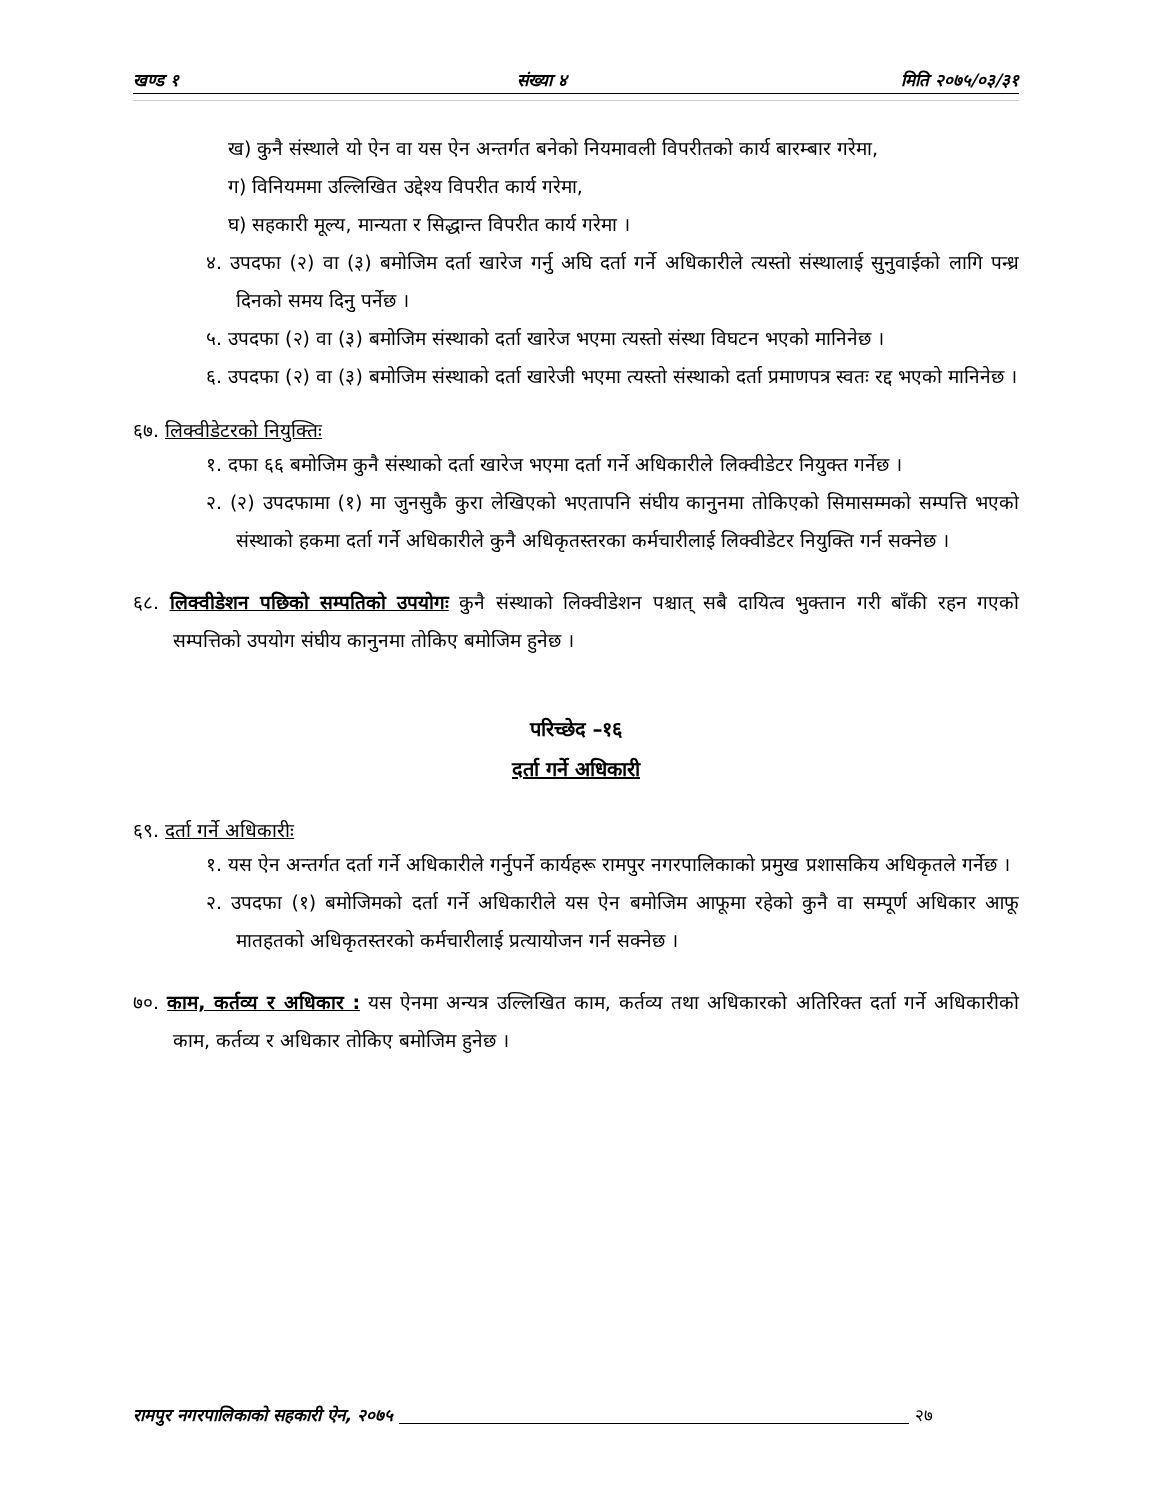खण्ड १ संख्या ४ मिति २०७५/०३/३१
ख) कुनै संस्थाले यो ऐन वा यस ऐन अन्तर्गत बनेको नियमावली विपरीतको कार्य बारम्बार गरेमा,
ग) विनियममा उल्लिखित उद्देश्य विपरीत कार्य गरेमा,
घ) सहकारी मूल्य, मान्यता र सिद्धान्त विपरीत कार्य गरेमा ।
४. उपदफा (२) वा (३) बमोजिम दर्ता खारेज गर्नु अघि दर्ता गर्ने अधिकारीले त्यस्तो संस्थालाई सुनुवाईको लागि पन्ध्र दिनको समय दिनु पर्नेछ ।
५. उपदफा (२) वा (३) बमोजिम संस्थाको दर्ता खारेज भएमा त्यस्तो संस्था विघटन भएको मानिनेछ ।
६. उपदफा (२) वा (३) बमोजिम संस्थाको दर्ता खारेजी भएमा त्यस्तो संस्थाको दर्ता प्रमाणपत्र स्वतः रद्द भएको मानिनेछ ।
६७. लिक्वीडेटरको नियुक्तिः
१. दफा ६६ बमोजिम कुनै संस्थाको दर्ता खारेज भएमा दर्ता गर्ने अधिकारीले लिक्वीडेटर नियुक्त गर्नेछ ।
२. (२) उपदफामा (१) मा जुनसुकै कुरा लेखिएको भएतापनि संघीय कानुनमा तोकिएको सिमासम्मको सम्पत्ति भएको संस्थाको हकमा दर्ता गर्ने अधिकारीले कुनै अधिकृतस्तरका कर्मचारीलाई लिक्वीडेटर नियुक्ति गर्न सक्नेछ ।
६८. लिक्वीडेशन पछिको सम्पतिको उपयोगः कुनै संस्थाको लिक्वीडेशन पश्चात् सबै दायित्व भुक्तान गरी बाँकी रहन गएको सम्पत्तिको उपयोग संघीय कानुनमा तोकिए बमोजिम हुनेछ ।
परिच्छेद –१६
दर्ता गर्ने अधिकारी
६९. दर्ता गर्ने अधिकारीः
१. यस ऐन अन्तर्गत दर्ता गर्ने अधिकारीले गर्नुपर्ने कार्यहरू रामपुर नगरपालिकाको प्रमुख प्रशासकिय अधिकृतले गर्नेछ ।
२. उपदफा (१) बमोजिमको दर्ता गर्ने अधिकारीले यस ऐन बमोजिम आफूमा रहेको कुनै वा सम्पूर्ण अधिकार आफू मातहतको अधिकृतस्तरको कर्मचारीलाई प्रत्यायोजन गर्न सक्नेछ ।
७०. काम, कर्तव्य र अधिकार : यस ऐनमा अन्यत्र उल्लिखित काम, कर्तव्य तथा अधिकारको अतिरिक्त दर्ता गर्ने अधिकारीको काम, कर्तव्य र अधिकार तोकिए बमोजिम हुनेछ ।
रामपुर नगरपालिकाको सहकारी ऐन, २०७५ २७